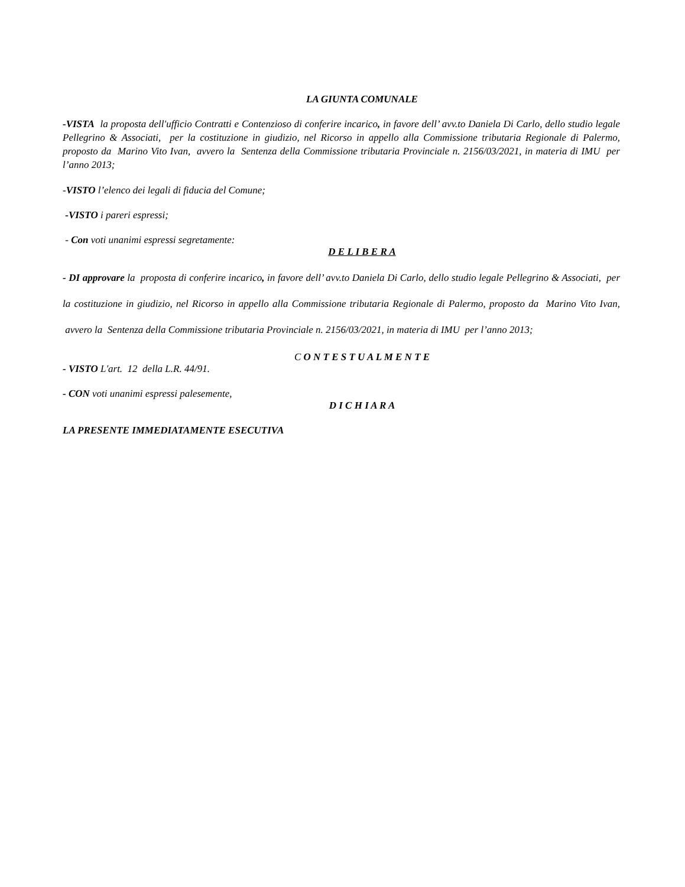LA GIUNTA COMUNALE
-VISTA la proposta dell'ufficio Contratti e Contenzioso di conferire incarico, in favore dell’ avv.to Daniela Di Carlo, dello studio legale Pellegrino & Associati, per la costituzione in giudizio, nel Ricorso in appello alla Commissione tributaria Regionale di Palermo, proposto da Marino Vito Ivan, avvero la Sentenza della Commissione tributaria Provinciale n. 2156/03/2021, in materia di IMU per l’anno 2013;
-VISTO l’elenco dei legali di fiducia del Comune;
-VISTO i pareri espressi;
- Con voti unanimi espressi segretamente:
D E L I B E R A
- DI approvare la proposta di conferire incarico, in favore dell’ avv.to Daniela Di Carlo, dello studio legale Pellegrino & Associati, per la costituzione in giudizio, nel Ricorso in appello alla Commissione tributaria Regionale di Palermo, proposto da Marino Vito Ivan, avvero la Sentenza della Commissione tributaria Provinciale n. 2156/03/2021, in materia di IMU per l’anno 2013;
C O N T E S T U A L M E N T E
- VISTO L'art. 12 della L.R. 44/91.
- CON voti unanimi espressi palesemente,
D I C H I A R A
LA PRESENTE IMMEDIATAMENTE ESECUTIVA